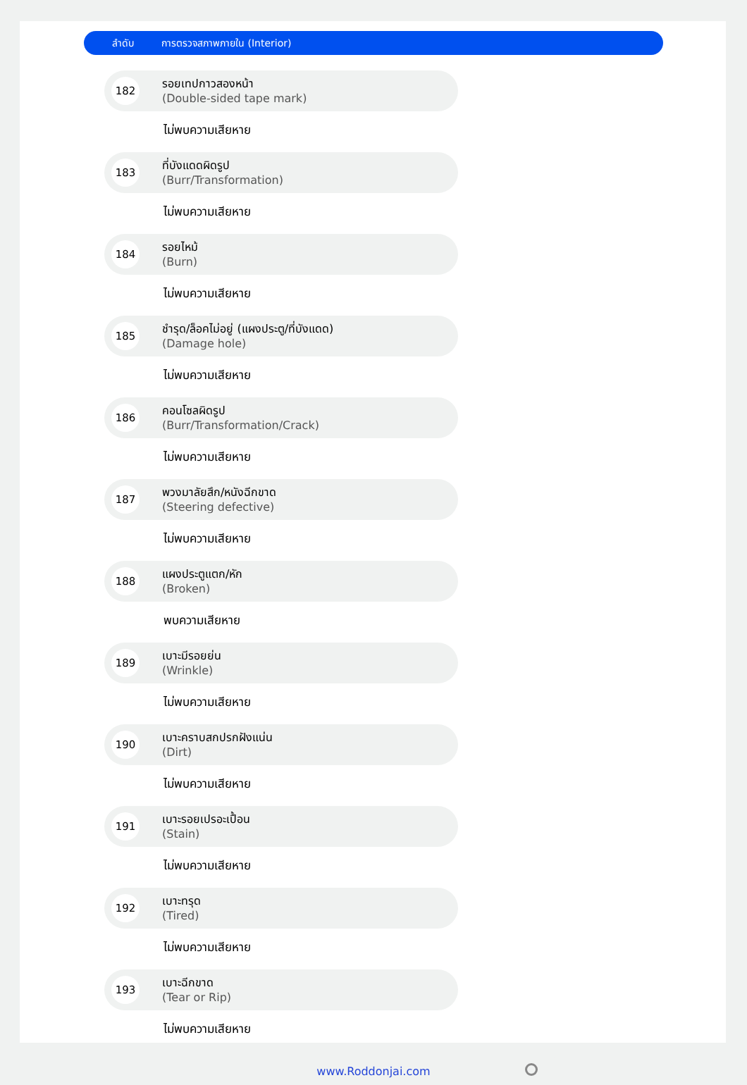ลำดับ การตรวจสภาพภายใน (Interior)
182
รอยเทปกาวสองหน้า
(Double-sided tape mark)
ไม่พบความเสียหาย
183
ที่บังแดดผิดรูป
(Burr/Transformation)
ไม่พบความเสียหาย
184
รอยไหม้
(Burn)
ไม่พบความเสียหาย
185
ชำรุด/ล็อคไม่อยู่ (แผงประตู/ที่บังแดด)
(Damage hole)
ไม่พบความเสียหาย
186
คอนโซลผิดรูป
(Burr/Transformation/Crack)
ไม่พบความเสียหาย
187
พวงมาลัยสึก/หนังฉีกขาด
(Steering defective)
ไม่พบความเสียหาย
188
แผงประตูแตก/หัก
(Broken)
พบความเสียหาย
189
เบาะมีรอยย่น
(Wrinkle)
ไม่พบความเสียหาย
190
เบาะคราบสกปรกฝังแน่น
(Dirt)
ไม่พบความเสียหาย
191
เบาะรอยเปรอะเปื้อน
(Stain)
ไม่พบความเสียหาย
192
เบาะทรุด
(Tired)
ไม่พบความเสียหาย
193
เบาะฉีกขาด
(Tear or Rip)
ไม่พบความเสียหาย
www.Roddonjai.com